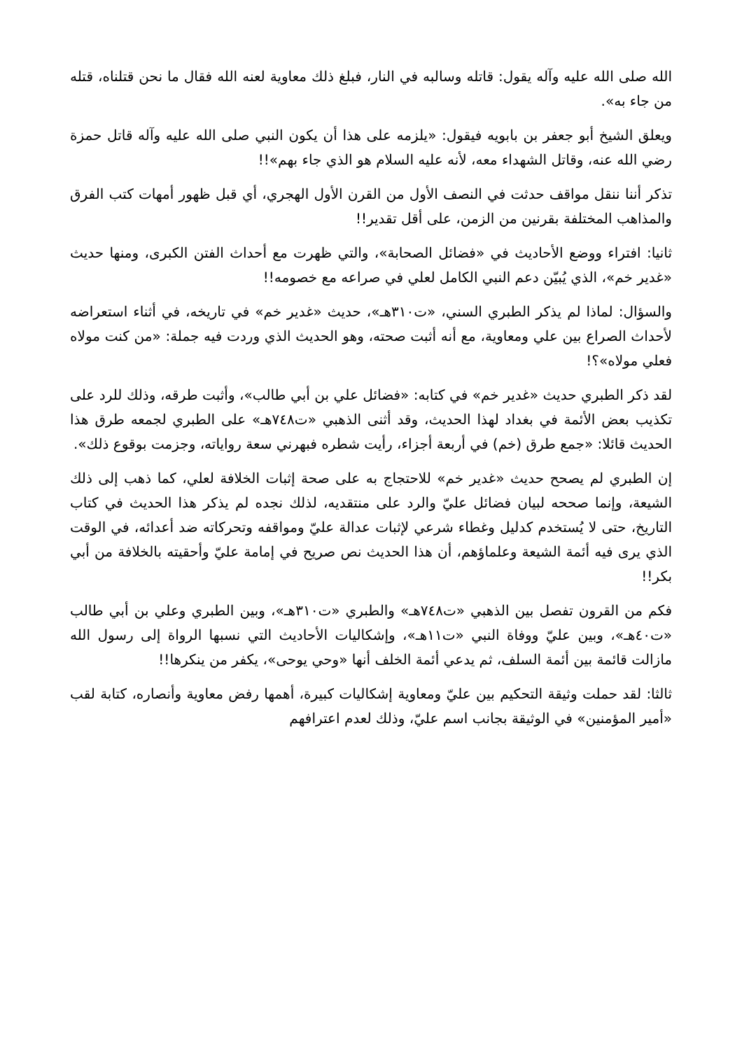الله صلى الله عليه وآله يقول: قاتله وسالبه في النار، فبلغ ذلك معاوية لعنه الله فقال ما نحن قتلناه، قتله من جاء به».
ويعلق الشيخ أبو جعفر بن بابويه فيقول: «يلزمه على هذا أن يكون النبي صلى الله عليه وآله قاتل حمزة رضي الله عنه، وقاتل الشهداء معه، لأنه عليه السلام هو الذي جاء بهم»!!
تذكر أننا ننقل مواقف حدثت في النصف الأول من القرن الأول الهجري، أي قبل ظهور أمهات كتب الفرق والمذاهب المختلفة بقرنين من الزمن، على أقل تقدير!!
ثانيا: افتراء ووضع الأحاديث في «فضائل الصحابة»، والتي ظهرت مع أحداث الفتن الكبرى، ومنها حديث «غدير خم»، الذي يُبيّن دعم النبي الكامل لعلي في صراعه مع خصومه!!
والسؤال: لماذا لم يذكر الطبري السني، «ت٣١٠هـ»، حديث «غدير خم» في تاريخه، في أثناء استعراضه لأحداث الصراع بين علي ومعاوية، مع أنه أثبت صحته، وهو الحديث الذي وردت فيه جملة: «من كنت مولاه فعلي مولاه»؟!
لقد ذكر الطبري حديث «غدير خم» في كتابه: «فضائل علي بن أبي طالب»، وأثبت طرقه، وذلك للرد على تكذيب بعض الأئمة في بغداد لهذا الحديث، وقد أثنى الذهبي «ت٧٤٨هـ» على الطبري لجمعه طرق هذا الحديث قائلا: «جمع طرق (خم) في أربعة أجزاء، رأيت شطره فبهرني سعة رواياته، وجزمت بوقوع ذلك».
إن الطبري لم يصحح حديث «غدير خم» للاحتجاج به على صحة إثبات الخلافة لعلي، كما ذهب إلى ذلك الشيعة، وإنما صححه لبيان فضائل عليّ والرد على منتقديه، لذلك نجده لم يذكر هذا الحديث في كتاب التاريخ، حتى لا يُستخدم كدليل وغطاء شرعي لإثبات عدالة عليّ ومواقفه وتحركاته ضد أعدائه، في الوقت الذي يرى فيه أئمة الشيعة وعلماؤهم، أن هذا الحديث نص صريح في إمامة عليّ وأحقيته بالخلافة من أبي بكر!!
فكم من القرون تفصل بين الذهبي «ت٧٤٨هـ» والطبري «ت٣١٠هـ»، وبين الطبري وعلي بن أبي طالب «ت٤٠هـ»، وبين عليّ ووفاة النبي «ت١١هـ»، وإشكاليات الأحاديث التي نسبها الرواة إلى رسول الله مازالت قائمة بين أئمة السلف، ثم يدعي أئمة الخلف أنها «وحي يوحى»، يكفر من ينكرها!!
ثالثا: لقد حملت وثيقة التحكيم بين عليّ ومعاوية إشكاليات كبيرة، أهمها رفض معاوية وأنصاره، كتابة لقب «أمير المؤمنين» في الوثيقة بجانب اسم عليّ، وذلك لعدم اعترافهم